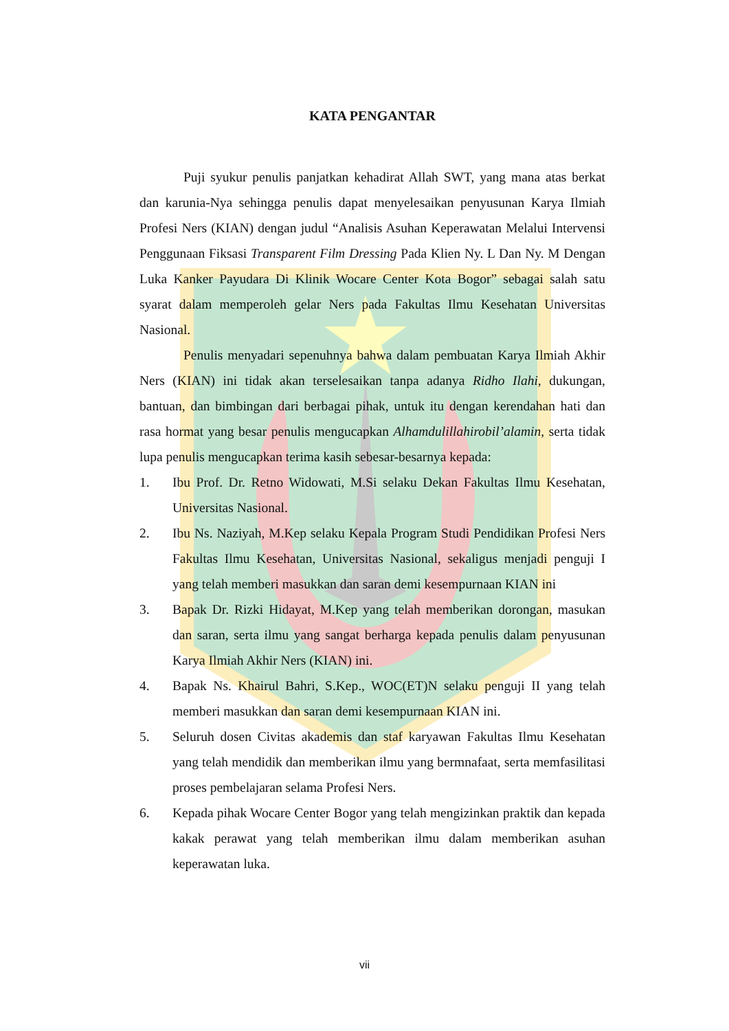KATA PENGANTAR
Puji syukur penulis panjatkan kehadirat Allah SWT, yang mana atas berkat dan karunia-Nya sehingga penulis dapat menyelesaikan penyusunan Karya Ilmiah Profesi Ners (KIAN) dengan judul “Analisis Asuhan Keperawatan Melalui Intervensi Penggunaan Fiksasi Transparent Film Dressing Pada Klien Ny. L Dan Ny. M Dengan Luka Kanker Payudara Di Klinik Wocare Center Kota Bogor” sebagai salah satu syarat dalam memperoleh gelar Ners pada Fakultas Ilmu Kesehatan Universitas Nasional.
Penulis menyadari sepenuhnya bahwa dalam pembuatan Karya Ilmiah Akhir Ners (KIAN) ini tidak akan terselesaikan tanpa adanya Ridho Ilahi, dukungan, bantuan, dan bimbingan dari berbagai pihak, untuk itu dengan kerendahan hati dan rasa hormat yang besar penulis mengucapkan Alhamdulillahirobil’alamin, serta tidak lupa penulis mengucapkan terima kasih sebesar-besarnya kepada:
1. Ibu Prof. Dr. Retno Widowati, M.Si selaku Dekan Fakultas Ilmu Kesehatan, Universitas Nasional.
2. Ibu Ns. Naziyah, M.Kep selaku Kepala Program Studi Pendidikan Profesi Ners Fakultas Ilmu Kesehatan, Universitas Nasional, sekaligus menjadi penguji I yang telah memberi masukkan dan saran demi kesempurnaan KIAN ini
3. Bapak Dr. Rizki Hidayat, M.Kep yang telah memberikan dorongan, masukan dan saran, serta ilmu yang sangat berharga kepada penulis dalam penyusunan Karya Ilmiah Akhir Ners (KIAN) ini.
4. Bapak Ns. Khairul Bahri, S.Kep., WOC(ET)N selaku penguji II yang telah memberi masukkan dan saran demi kesempurnaan KIAN ini.
5. Seluruh dosen Civitas akademis dan staf karyawan Fakultas Ilmu Kesehatan yang telah mendidik dan memberikan ilmu yang bermnafaat, serta memfasilitasi proses pembelajaran selama Profesi Ners.
6. Kepada pihak Wocare Center Bogor yang telah mengizinkan praktik dan kepada kakak perawat yang telah memberikan ilmu dalam memberikan asuhan keperawatan luka.
vii